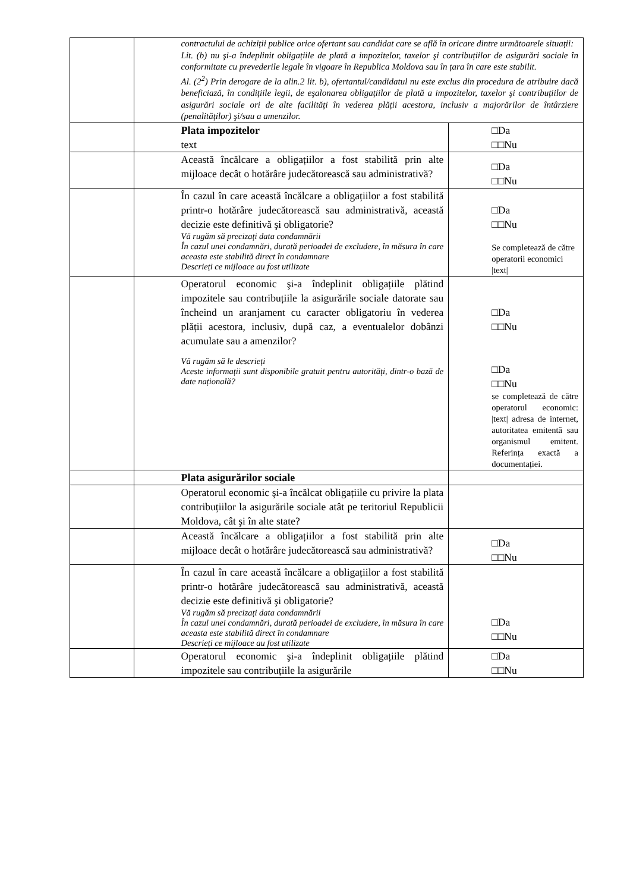| | | contractului de achiziții publice orice ofertant sau candidat care se află în oricare dintre următoarele situații: Lit. (b) nu şi-a îndeplinit obligațiile de plată a impozitelor, taxelor şi contribuțiilor de asigurări sociale în conformitate cu prevederile legale în vigoare în Republica Moldova sau în țara în care este stabilit. Al. (2<sup>2</sup>) Prin derogare de la alin.2 lit. b), ofertantul/candidatul nu este exclus din procedura de atribuire dacă beneficiază, în condițiile legii, de eşalonarea obligațiilor de plată a impozitelor, taxelor şi contribuțiilor de asigurări sociale ori de alte facilități în vederea plății acestora, inclusiv a majorărilor de întârziere (penalităților) şi/sau a amenzilor. | |
| | | Plata impozitelor text | □Da □□Nu |
| | | Această încălcare a obligațiilor a fost stabilită prin alte mijloace decât o hotărâre judecătorească sau administrativă? | □Da □□Nu |
| | | În cazul în care această încălcare a obligațiilor a fost stabilită printr-o hotărâre judecătorească sau administrativă, această decizie este definitivă şi obligatorie? Vă rugăm să precizați data condamnării În cazul unei condamnări, durată perioadei de excludere, în măsura în care aceasta este stabilită direct în condamnare Descrieți ce mijloace au fost utilizate | □Da □□Nu Se completează de către operatorii economici /text/ |
| | | Operatorul economic şi-a îndeplinit obligațiile plătind impozitele sau contribuțiile la asigurările sociale datorate sau încheind un aranjament cu caracter obligatoriu în vederea plății acestora, inclusiv, după caz, a eventualelor dobânzi acumulate sau a amenzilor? Vă rugăm să le descrieți Aceste informații sunt disponibile gratuit pentru autorități, dintr-o bază de date națională? | □Da □□Nu □Da □□Nu se completează de către operatorul economic: /text/ adresa de internet, autoritatea emitentă sau organismul emitent. Referința exactă a documentației. |
| | | Plata asigurărilor sociale | |
| | | Operatorul economic şi-a încălcat obligațiile cu privire la plata contribuțiilor la asigurările sociale atât pe teritoriul Republicii Moldova, cât şi în alte state? | |
| | | Această încălcare a obligațiilor a fost stabilită prin alte mijloace decât o hotărâre judecătorească sau administrativă? | □Da □□Nu |
| | | În cazul în care această încălcare a obligațiilor a fost stabilită printr-o hotărâre judecătorească sau administrativă, această decizie este definitivă şi obligatorie? Vă rugăm să precizați data condamnării În cazul unei condamnări, durată perioadei de excludere, în măsura în care aceasta este stabilită direct în condamnare Descrieți ce mijloace au fost utilizate | □Da □□Nu |
| | | Operatorul economic şi-a îndeplinit obligațiile plătind impozitele sau contribuțiile la asigurările | □Da □□Nu |